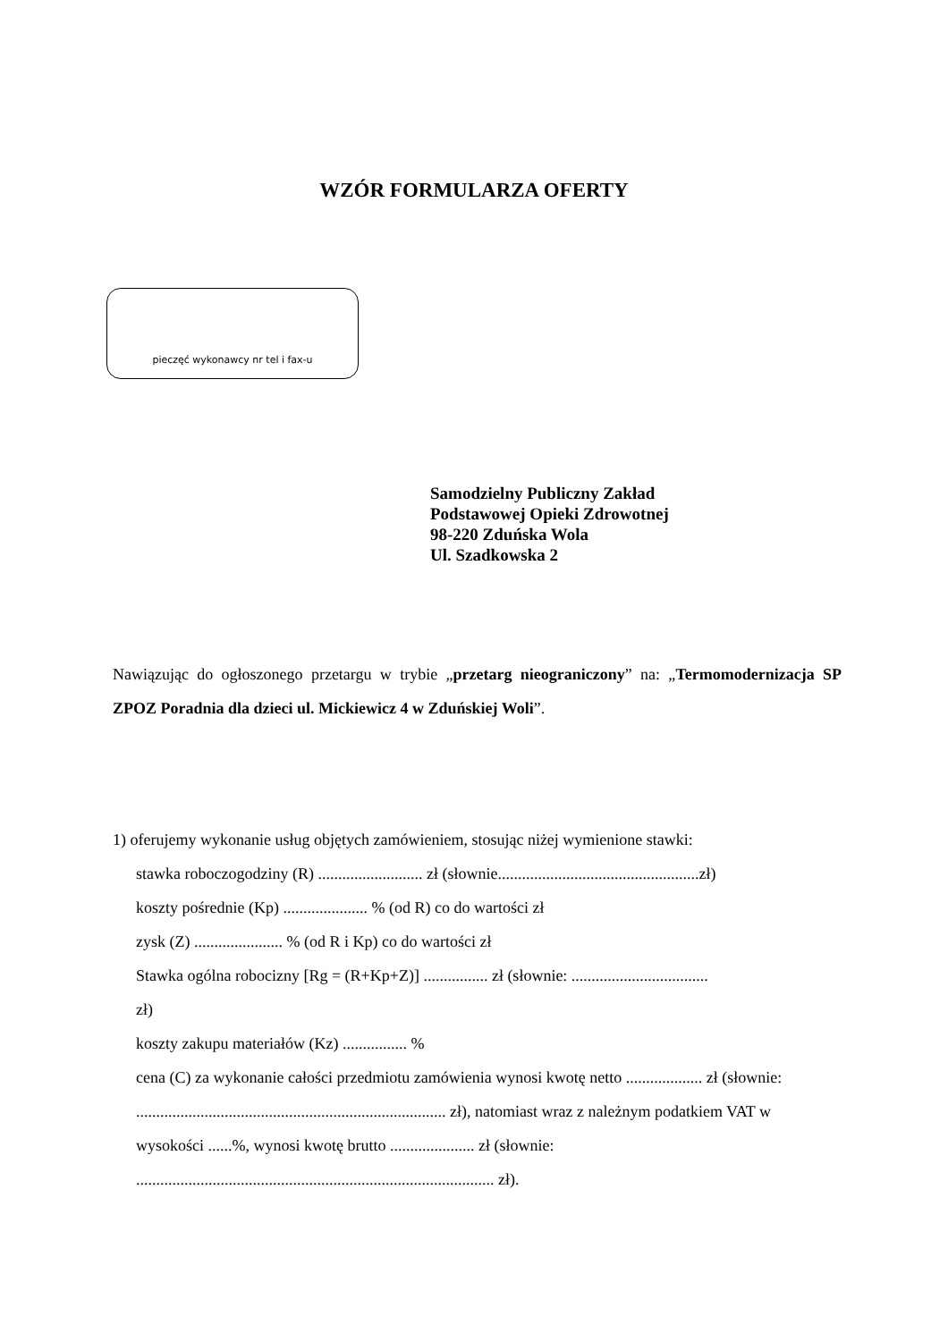WZÓR FORMULARZA OFERTY
pieczęć wykonawcy nr tel i fax-u
Samodzielny Publiczny Zakład
Podstawowej Opieki Zdrowotnej
98-220 Zduńska Wola
Ul. Szadkowska 2
Nawiązując do ogłoszonego przetargu w trybie „przetarg nieograniczony” na: „Termomodernizacja SP ZPOZ Poradnia dla dzieci ul. Mickiewicz 4 w Zduńskiej Woli”.
1) oferujemy wykonanie usług objętych zamówieniem, stosując niżej wymienione stawki:
stawka roboczogodziny (R) .......................... zł (słownie..................................................zł)
koszty pośrednie (Kp) ..................... % (od R) co do wartości zł
zysk (Z) ...................... % (od R i Kp) co do wartości zł
Stawka ogólna robocizny [Rg = (R+Kp+Z)] ................ zł (słownie: ..................................
zł)
koszty zakupu materiałów (Kz) ................ %
cena (C) za wykonanie całości przedmiotu zamówienia wynosi kwotę netto ................... zł (słownie: ............................................................................. zł), natomiast wraz z należnym podatkiem VAT w wysokości ......%, wynosi kwotę brutto ..................... zł (słownie: ......................................................................................... zł).